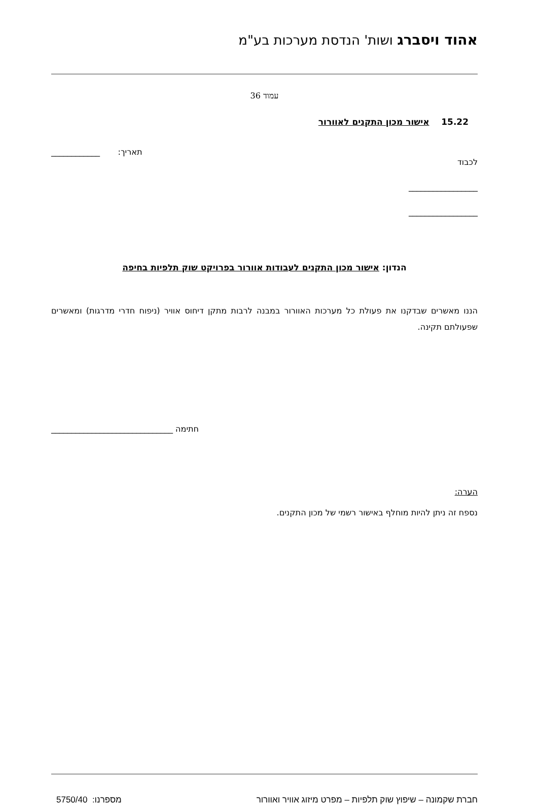אהוד ויסברג ושות' הנדסת מערכות בע"מ
עמוד 36
15.22 אישור מכון התקנים לאוורור
לכבוד
תאריך: ____________
_________________
_________________
הנדון: אישור מכון התקנים לעבודות אוורור בפרויקט שוק תלפיות בחיפה
הננו מאשרים שבדקנו את פעולת כל מערכות האוורור במבנה לרבות מתקן דיחוס אוויר (ניפוח חדרי מדרגות) ומאשרים שפעולתם תקינה.
חתימה ______________________________
הערה:
נספח זה ניתן להיות מוחלף באישור רשמי של מכון התקנים.
חברת שקמונה – שיפוץ שוק תלפיות – מפרט מיזוג אוויר ואוורור מספרנו: 5750/40